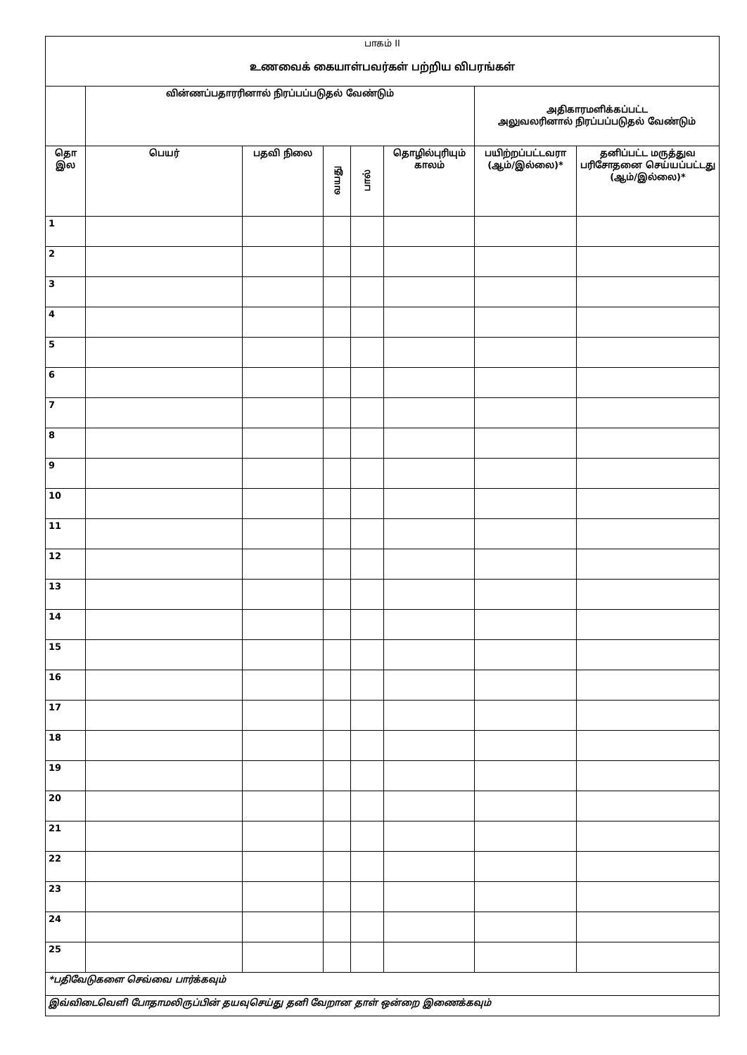| பாகம் II உணவைக் கையாள்பவர்கள் பற்றிய விபரங்கள் | | | | | | | |
| | வின்ணப்பதாரரினால் நிரப்பப்படுதல் வேண்டும் | | | | | அதிகாரமளிக்கப்பட்ட அலுவலரினால் நிரப்பப்படுதல் வேண்டும் | |
| தொ இல | பெயர் | பதவி நிலை | வயது | பால் | தொழில்புரியும் காலம் | பயிற்றப்பட்டவரா (ஆம்/இல்லை)* | தனிப்பட்ட மருத்துவ பரிசோதனை செய்யப்பட்டது (ஆம்/இல்லை)* |
| 1 | | | | | | | |
| 2 | | | | | | | |
| 3 | | | | | | | |
| 4 | | | | | | | |
| 5 | | | | | | | |
| 6 | | | | | | | |
| 7 | | | | | | | |
| 8 | | | | | | | |
| 9 | | | | | | | |
| 10 | | | | | | | |
| 11 | | | | | | | |
| 12 | | | | | | | |
| 13 | | | | | | | |
| 14 | | | | | | | |
| 15 | | | | | | | |
| 16 | | | | | | | |
| 17 | | | | | | | |
| 18 | | | | | | | |
| 19 | | | | | | | |
| 20 | | | | | | | |
| 21 | | | | | | | |
| 22 | | | | | | | |
| 23 | | | | | | | |
| 24 | | | | | | | |
| 25 | | | | | | | |
| *பதிவேடுகளை செவ்வை பார்க்கவும் | | | | | | | |
| இவ்விடைவெளி போதாமலிருப்பின் தயவுசெய்து தனி வேறான தாள் ஒன்றை இணைக்கவும் | | | | | | | |